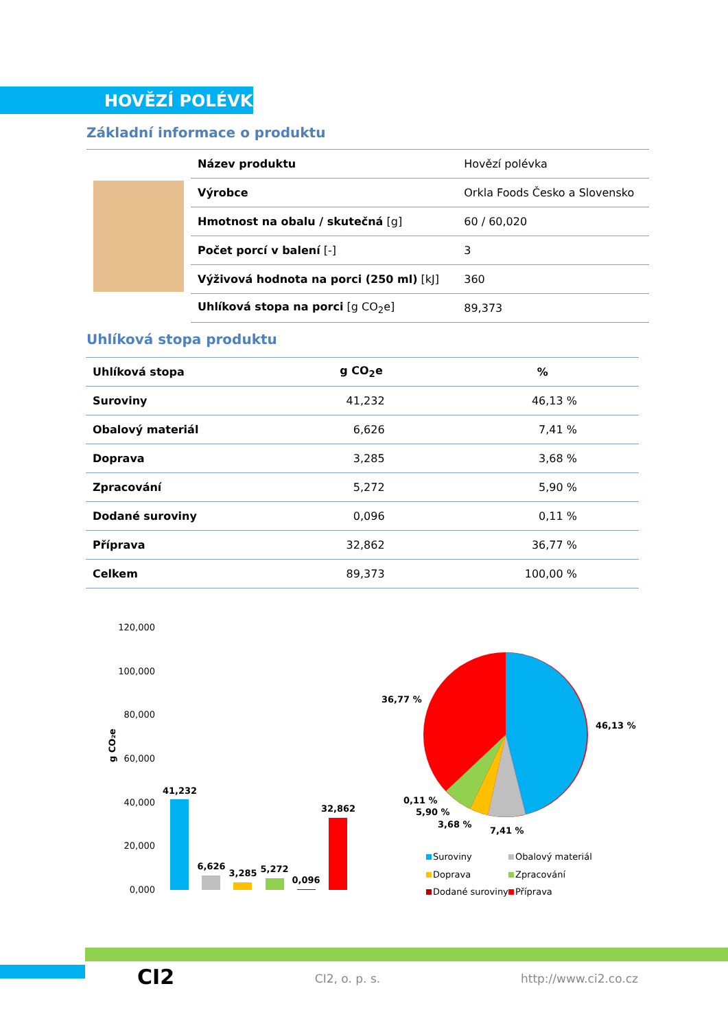HOVĚZÍ POLÉVKA
Základní informace o produktu
| | Název produktu | Hovězí polévka |
| | Výrobce | Orkla Foods Česko a Slovensko |
| | Hmotnost na obalu / skutečná [g] | 60 / 60,020 |
| | Počet porcí v balení [-] | 3 |
| | Výživová hodnota na porci (250 ml) [kJ] | 360 |
| | Uhlíková stopa na porci [g CO<sub>2</sub>e] | 89,373 |
Uhlíková stopa produktu
| Uhlíková stopa | g CO<sub>2</sub>e | % |
| --- | --- | --- |
| Suroviny | 41,232 | 46,13 % |
| Obalový materiál | 6,626 | 7,41 % |
| Doprava | 3,285 | 3,68 % |
| Zpracování | 5,272 | 5,90 % |
| Dodané suroviny | 0,096 | 0,11 % |
| Příprava | 32,862 | 36,77 % |
| Celkem | 89,373 | 100,00 % |
120,000
100,000
80,000
60,000
40,000
20,000
0,000
g CO₂e
41,232
6,626
3,285
5,272
0,096
32,862
36,77 %
46,13 %
0,11 %
5,90 %
3,68 %
7,41 %
Suroviny
Obalový materiál
Doprava
Zpracování
Dodané suroviny
Příprava
CI2 CI2, o. p. s. http://www.ci2.co.cz